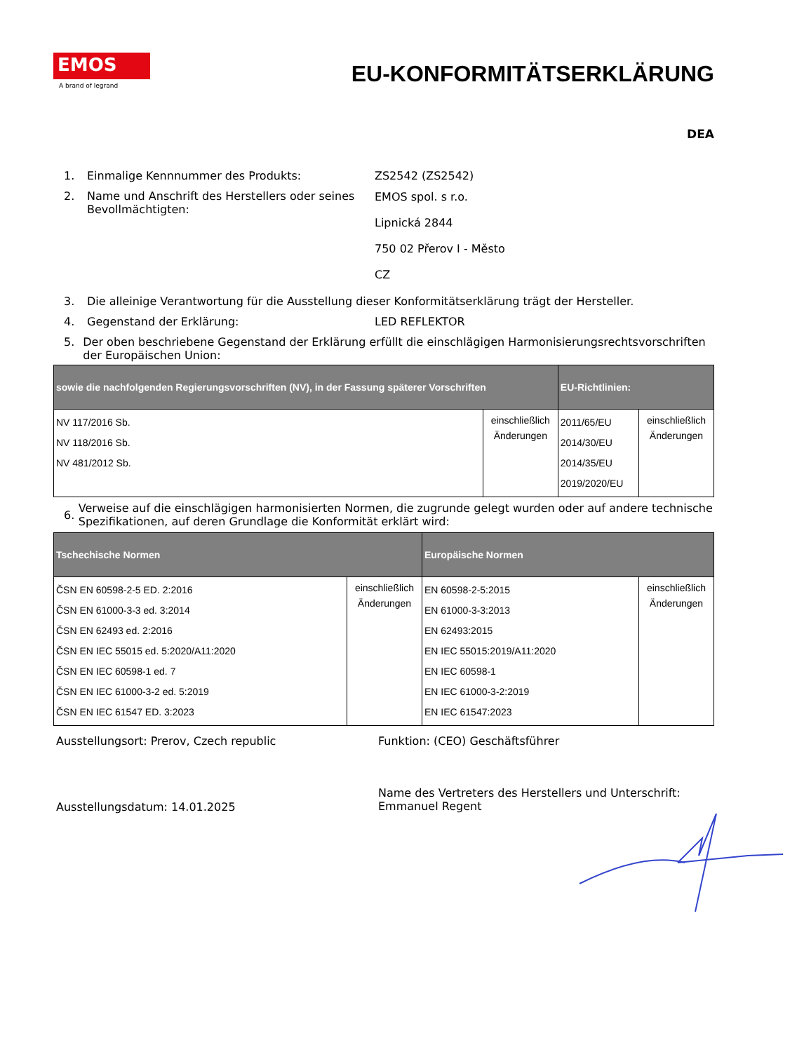EMOS
A brand of legrand
EU-KONFORMITÄTSERKLÄRUNG
DEA
1. Einmalige Kennnummer des Produkts: ZS2542 (ZS2542)
2. Name und Anschrift des Herstellers oder seines Bevollmächtigten:
EMOS spol. s r.o.
Lipnická 2844
750 02 Přerov I - Město
CZ
3. Die alleinige Verantwortung für die Ausstellung dieser Konformitätserklärung trägt der Hersteller.
4. Gegenstand der Erklärung: LED REFLEKTOR
5. Der oben beschriebene Gegenstand der Erklärung erfüllt die einschlägigen Harmonisierungsrechtsvorschriften der Europäischen Union:
| sowie die nachfolgenden Regierungsvorschriften (NV), in der Fassung späterer Vorschriften | | EU-Richtlinien: | |
| --- | --- | --- | --- |
| NV 117/2016 Sb. NV 118/2016 Sb. NV 481/2012 Sb. | einschließlich Änderungen | 2011/65/EU 2014/30/EU 2014/35/EU 2019/2020/EU | einschließlich Änderungen |
6.
Verweise auf die einschlägigen harmonisierten Normen, die zugrunde gelegt wurden oder auf andere technische Spezifikationen, auf deren Grundlage die Konformität erklärt wird:
| Tschechische Normen | | Europäische Normen | |
| --- | --- | --- | --- |
| ČSN EN 60598-2-5 ED. 2:2016 ČSN EN 61000-3-3 ed. 3:2014 ČSN EN 62493 ed. 2:2016 ČSN EN IEC 55015 ed. 5:2020/A11:2020 ČSN EN IEC 60598-1 ed. 7 ČSN EN IEC 61000-3-2 ed. 5:2019 ČSN EN IEC 61547 ED. 3:2023 | einschließlich Änderungen | EN 60598-2-5:2015 EN 61000-3-3:2013 EN 62493:2015 EN IEC 55015:2019/A11:2020 EN IEC 60598-1 EN IEC 61000-3-2:2019 EN IEC 61547:2023 | einschließlich Änderungen |
Ausstellungsort: Prerov, Czech republic Funktion: (CEO) Geschäftsführer
Ausstellungsdatum: 14.01.2025
Name des Vertreters des Herstellers und Unterschrift:
Emmanuel Regent